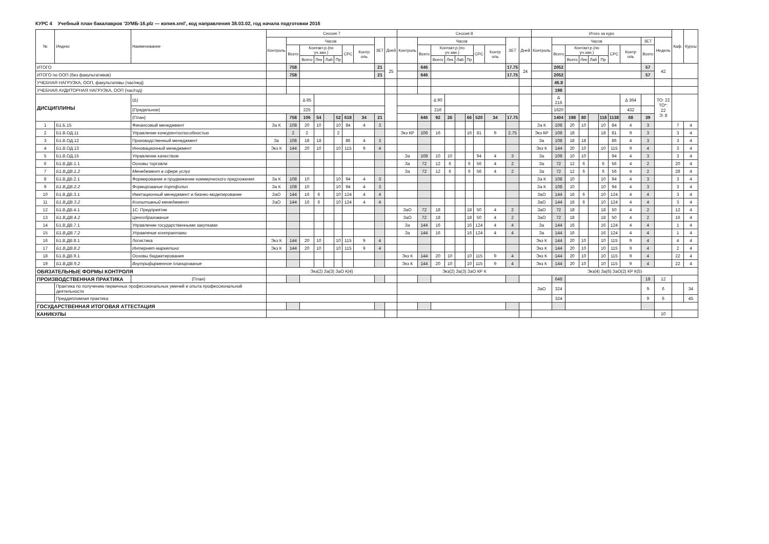КУРС 4 Учебный план бакалавров 'ЗУМБ-16.plz — копия.xml', код направления 38.03.02, год начала подготовки 2016
| № | Индекс | Наименование | Сессия 7 | | | | | | | | | | Сессия 8 | | | | | | | | | | Итого за курс | | | | | | | | | | Каф. | Курсы |
| --- | --- | --- | --- | --- | --- | --- | --- | --- | --- | --- | --- | --- | --- | --- | --- | --- | --- | --- | --- | --- | --- | --- | --- | --- | --- | --- | --- | --- | --- | --- | --- | --- | --- | --- |
| | | | Контроль | Часов | | | | | | | ЗЕТ | Дней | Контроль | Часов | | | | | | | ЗЕТ | Дней | Контроль | Часов | | | | | | | ЗЕТ | Недель | | |
| | | | | Всего | Контакт.р.(по уч.зан.) | | | | СРС | Контр оль | | | | Всего | Контакт.р.(по уч.зан.) | | | | СРС | Контр оль | | | | Всего | Контакт.р.(по уч.зан.) | | | | СРС | Контр оль | Всего | | | |
| | | | | | Всего | Лек | Лаб | Пр | | | | | | | Всего | Лек | Лаб | Пр | | | | | | | Всего | Лек | Лаб | Пр | | | | | | |
| ИТОГО | | | | 758 | | | | | | | 21 | 25 | | 646 | | | | | | | 17.75 | 24 | | 2052 | | | | | | | 57 | 42 | | |
| ИТОГО по ООП (без факультативов) | | | | 758 | | | | | | | 21 | | | 646 | | | | | | | 17.75 | | | 2052 | | | | | | | 57 | | | |
| УЧЕБНАЯ НАГРУЗКА, ООП, факультативы (час/нед) | | | | | | | | | | | | | | | | | | | | | | | | 46.8 | | | | | | | | | | |
| УЧЕБНАЯ АУДИТОРНАЯ НАГРУЗКА, ООП (час/год) | | | | | | | | | | | | | | | | | | | | | | | | 198 | | | | | | | | | | |
| ДИСЦИПЛИНЫ | | (Δ) | | | Δ 85 | | | | | | | | | | Δ 90 | | | | | | | | | Δ 216 | | | | | | Δ 364 | | ТО: 22 ТО*: 22 Э: 8 | | |
| | | (Предельное) | | | 225 | | | | | | | | | | 216 | | | | | | | | | 1620 | | | | | | 432 | | | | |
| | | (План) | | 758 | 106 | 54 | | 52 | 618 | 34 | 21 | | | 646 | 92 | 26 | | 66 | 520 | 34 | 17.75 | | | 1404 | 198 | 80 | | 118 | 1138 | 68 | 39 | | | |
| 1 | Б1.Б.15 | Финансовый менеджмент | За К | 108 | 20 | 10 | | 10 | 84 | 4 | 3 | | | | | | | | | | | | За К | 108 | 20 | 10 | | 10 | 84 | 4 | 3 | | 7 | 4 |
| 2 | Б1.В.ОД.11 | Управление конкурентоспособностью | | 2 | 2 | | | 2 | | | | | Экз КР | 106 | 16 | | | 16 | 81 | 9 | 2.75 | | Экз КР | 108 | 18 | | | 18 | 81 | 9 | 3 | | 3 | 4 |
| 3 | Б1.В.ОД.12 | Производственный менеджмент | За | 108 | 18 | 18 | | | 86 | 4 | 3 | | | | | | | | | | | | За | 108 | 18 | 18 | | | 86 | 4 | 3 | | 3 | 4 |
| 4 | Б1.В.ОД.13 | Инновационный менеджмент | Экз К | 144 | 20 | 10 | | 10 | 115 | 9 | 4 | | | | | | | | | | | | Экз К | 144 | 20 | 10 | | 10 | 115 | 9 | 4 | | 3 | 4 |
| 5 | Б1.В.ОД.15 | Управление качеством | | | | | | | | | | | За | 108 | 10 | 10 | | | 94 | 4 | 3 | | За | 108 | 10 | 10 | | | 94 | 4 | 3 | | 3 | 4 |
| 6 | Б1.В.ДВ.1.1 | Основы торговли | | | | | | | | | | | За | 72 | 12 | 6 | | 6 | 56 | 4 | 2 | | За | 72 | 12 | 6 | | 6 | 56 | 4 | 2 | | 20 | 4 |
| 7 | Б1.В.ДВ.1.2 | Менеджмент в сфере услуг | | | | | | | | | | | За | 72 | 12 | 6 | | 6 | 56 | 4 | 2 | | За | 72 | 12 | 6 | | 6 | 56 | 4 | 2 | | 28 | 4 |
| 8 | Б1.В.ДВ.2.1 | Формирование и продвижение коммерческого предложения | За К | 108 | 10 | | | 10 | 94 | 4 | 3 | | | | | | | | | | | | За К | 108 | 10 | | | 10 | 94 | 4 | 3 | | 3 | 4 |
| 9 | Б1.В.ДВ.2.2 | Формирование портфолио | За К | 108 | 10 | | | 10 | 94 | 4 | 3 | | | | | | | | | | | | За К | 108 | 10 | | | 10 | 94 | 4 | 3 | | 3 | 4 |
| 10 | Б1.В.ДВ.3.1 | Имитационный менеджмент и бизнес-моделирование | ЗаО | 144 | 16 | 6 | | 10 | 124 | 4 | 4 | | | | | | | | | | | | ЗаО | 144 | 16 | 6 | | 10 | 124 | 4 | 4 | | 3 | 4 |
| 11 | Б1.В.ДВ.3.2 | Когнитивный менеджмент | ЗаО | 144 | 16 | 6 | | 10 | 124 | 4 | 4 | | | | | | | | | | | | ЗаО | 144 | 16 | 6 | | 10 | 124 | 4 | 4 | | 3 | 4 |
| 12 | Б1.В.ДВ.4.1 | 1С: Предприятие | | | | | | | | | | | ЗаО | 72 | 18 | | | 18 | 50 | 4 | 2 | | ЗаО | 72 | 18 | | | 18 | 50 | 4 | 2 | | 12 | 4 |
| 13 | Б1.В.ДВ.4.2 | Ценообразование | | | | | | | | | | | ЗаО | 72 | 18 | | | 18 | 50 | 4 | 2 | | ЗаО | 72 | 18 | | | 18 | 50 | 4 | 2 | | 16 | 4 |
| 14 | Б1.В.ДВ.7.1 | Управление государственными закупками | | | | | | | | | | | За | 144 | 16 | | | 16 | 124 | 4 | 4 | | За | 144 | 16 | | | 16 | 124 | 4 | 4 | | 1 | 4 |
| 15 | Б1.В.ДВ.7.2 | Управление контрактами | | | | | | | | | | | За | 144 | 16 | | | 16 | 124 | 4 | 4 | | За | 144 | 16 | | | 16 | 124 | 4 | 4 | | 1 | 4 |
| 16 | Б1.В.ДВ.8.1 | Логистика | Экз К | 144 | 20 | 10 | | 10 | 115 | 9 | 4 | | | | | | | | | | | | Экз К | 144 | 20 | 10 | | 10 | 115 | 9 | 4 | | 4 | 4 |
| 17 | Б1.В.ДВ.8.2 | Интернет-маркетинг | Экз К | 144 | 20 | 10 | | 10 | 115 | 9 | 4 | | | | | | | | | | | | Экз К | 144 | 20 | 10 | | 10 | 115 | 9 | 4 | | 2 | 4 |
| 18 | Б1.В.ДВ.9.1 | Основы бюджетирования | | | | | | | | | | | Экз К | 144 | 20 | 10 | | 10 | 115 | 9 | 4 | | Экз К | 144 | 20 | 10 | | 10 | 115 | 9 | 4 | | 22 | 4 |
| 19 | Б1.В.ДВ.9.2 | Внутрифирменное планирование | | | | | | | | | | | Экз К | 144 | 20 | 10 | | 10 | 115 | 9 | 4 | | Экз К | 144 | 20 | 10 | | 10 | 115 | 9 | 4 | | 22 | 4 |
| ОБЯЗАТЕЛЬНЫЕ ФОРМЫ КОНТРОЛЯ | | | Экз(2) За(3) ЗаО К(4) | | | | | | | | | | Экз(2) За(3) ЗаО КР К | | | | | | | | | | Экз(4) За(6) ЗаО(2) КР К(5) | | | | | | | | | | | |
| ПРОИЗВОДСТВЕННАЯ ПРАКТИКА | | (План) | | | | | | | | | | | | | | | | | | | | | | 648 | | | | | | | 18 | 12 | | |
| | Практика по получению первичных профессиональных умений и опыта профессиональной деятельности | | | | | | | | | | | | | | | | | | | | | | ЗаО | 324 | | | | | | | 9 | 6 | | 34 |
| | Преддипломная практика | | | | | | | | | | | | | | | | | | | | | | | 324 | | | | | | | 9 | 6 | | 45 |
| ГОСУДАРСТВЕННАЯ ИТОГОВАЯ АТТЕСТАЦИЯ | | | | | | | | | | | | | | | | | | | | | | | | | | | | | | | | | | |
| КАНИКУЛЫ | | | | | | | | | | | | | | | | | | | | | | | | | | | | | | | | 10 | | |